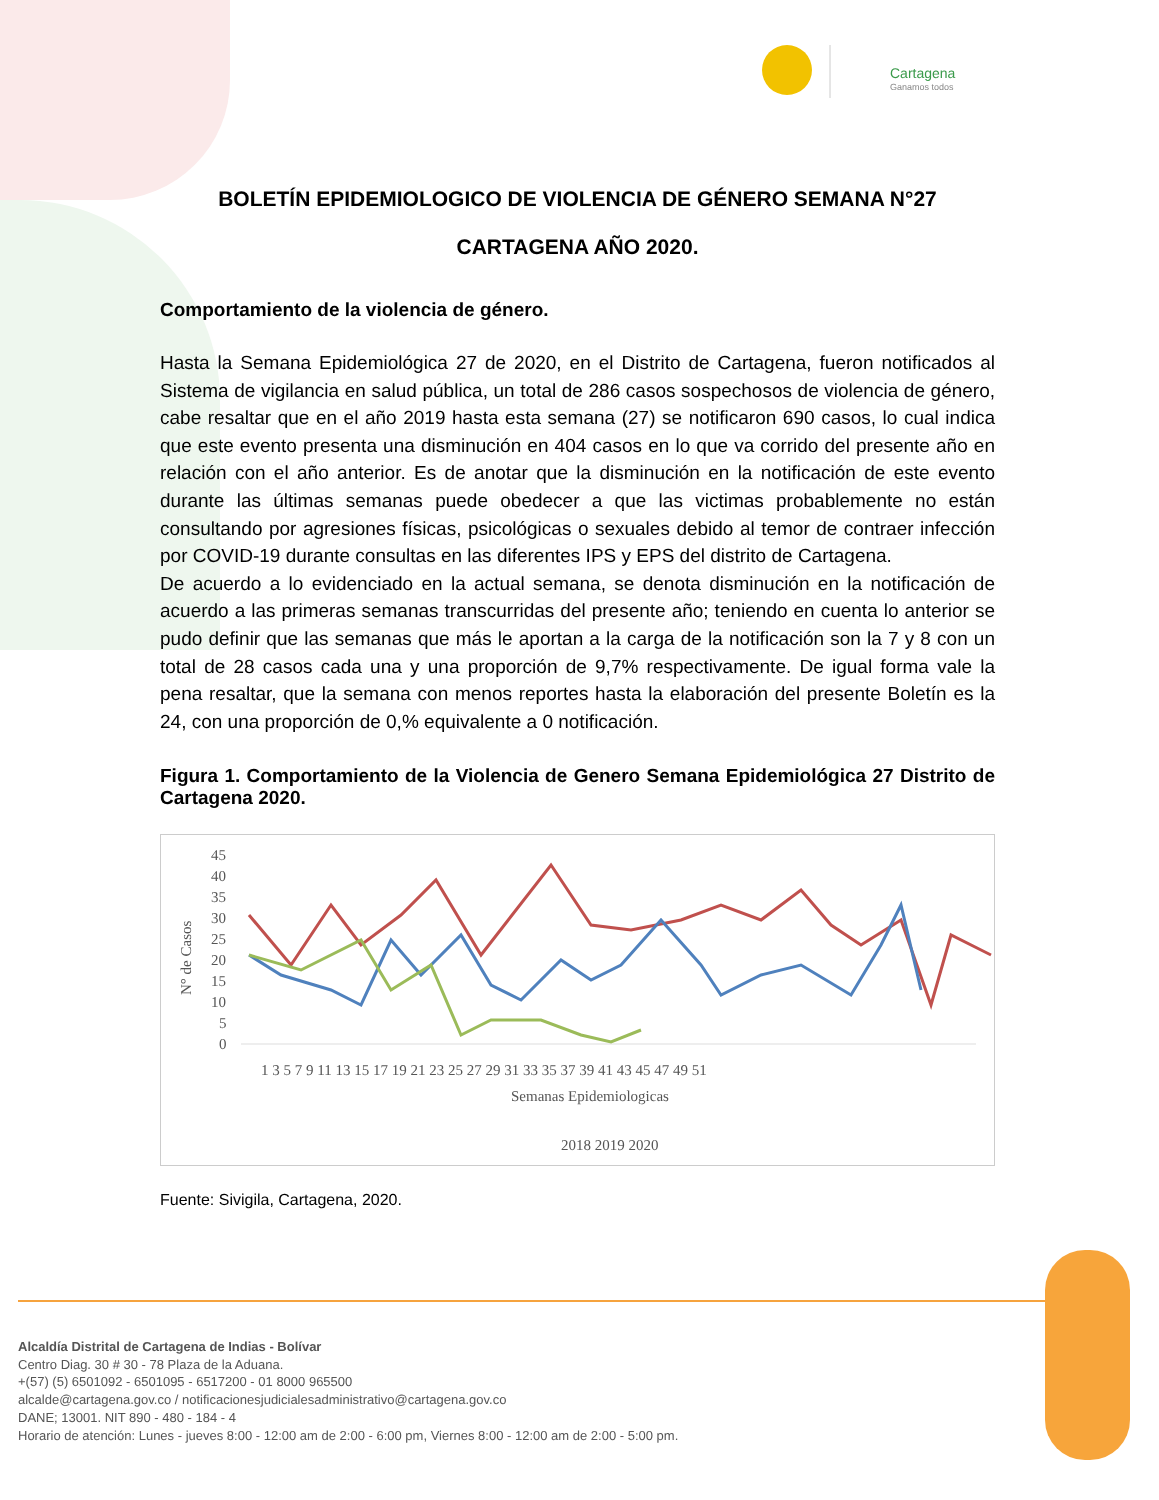Cartagena
Ganamos todos
BOLETÍN EPIDEMIOLOGICO DE VIOLENCIA DE GÉNERO SEMANA N°27
CARTAGENA AÑO 2020.
Comportamiento de la violencia de género.
Hasta la Semana Epidemiológica 27 de 2020, en el Distrito de Cartagena, fueron notificados al Sistema de vigilancia en salud pública, un total de 286 casos sospechosos de violencia de género, cabe resaltar que en el año 2019 hasta esta semana (27) se notificaron 690 casos, lo cual indica que este evento presenta una disminución en 404 casos en lo que va corrido del presente año en relación con el año anterior. Es de anotar que la disminución en la notificación de este evento durante las últimas semanas puede obedecer a que las victimas probablemente no están consultando por agresiones físicas, psicológicas o sexuales debido al temor de contraer infección por COVID-19 durante consultas en las diferentes IPS y EPS del distrito de Cartagena.
De acuerdo a lo evidenciado en la actual semana, se denota disminución en la notificación de acuerdo a las primeras semanas transcurridas del presente año; teniendo en cuenta lo anterior se pudo definir que las semanas que más le aportan a la carga de la notificación son la 7 y 8 con un total de 28 casos cada una y una proporción de 9,7% respectivamente. De igual forma vale la pena resaltar, que la semana con menos reportes hasta la elaboración del presente Boletín es la 24, con una proporción de 0,% equivalente a 0 notificación.
Figura 1. Comportamiento de la Violencia de Genero Semana Epidemiológica 27 Distrito de Cartagena 2020.
45
40
35
30
25
20
15
10
5
0
1 3 5 7 9 11 13 15 17 19 21 23 25 27 29 31 33 35 37 39 41 43 45 47 49 51
Semanas Epidemiologicas
N° de Casos
2018 2019 2020
Fuente: Sivigila, Cartagena, 2020.
Alcaldía Distrital de Cartagena de Indias - Bolívar
Centro Diag. 30 # 30 - 78 Plaza de la Aduana.
+(57) (5) 6501092 - 6501095 - 6517200 - 01 8000 965500
alcalde@cartagena.gov.co / notificacionesjudicialesadministrativo@cartagena.gov.co
DANE; 13001. NIT 890 - 480 - 184 - 4
Horario de atención: Lunes - jueves 8:00 - 12:00 am de 2:00 - 6:00 pm, Viernes 8:00 - 12:00 am de 2:00 - 5:00 pm.